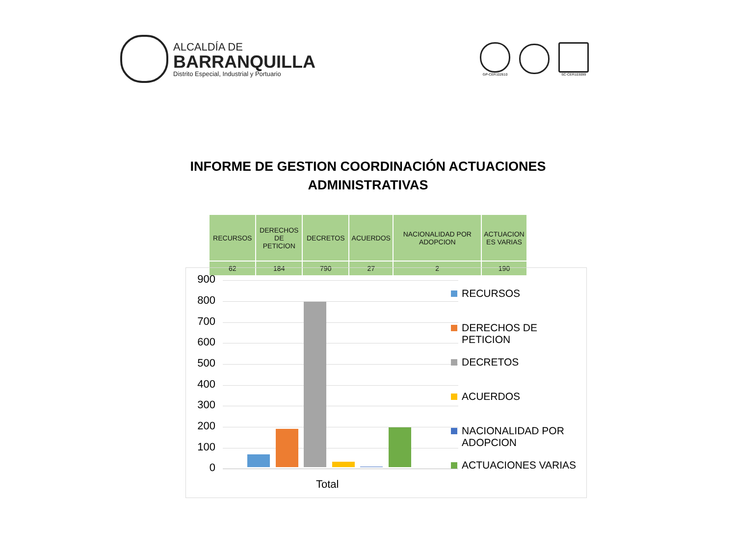ALCALDÍA DE
BARRANQUILLA
Distrito Especial, Industrial y Portuario
GP-CER102610 SC-CER103099
INFORME DE GESTION COORDINACIÓN ACTUACIONES
ADMINISTRATIVAS
| RECURSOS | DERECHOS DE PETICION | DECRETOS | ACUERDOS | NACIONALIDAD POR ADOPCION | ACTUACION ES VARIAS |
| 62 | 184 | 790 | 27 | 2 | 190 |
900
800
700
600
500
400
300
200
100
0
Total
RECURSOS
DERECHOS DE PETICION
DECRETOS
ACUERDOS
NACIONALIDAD POR ADOPCION
ACTUACIONES VARIAS